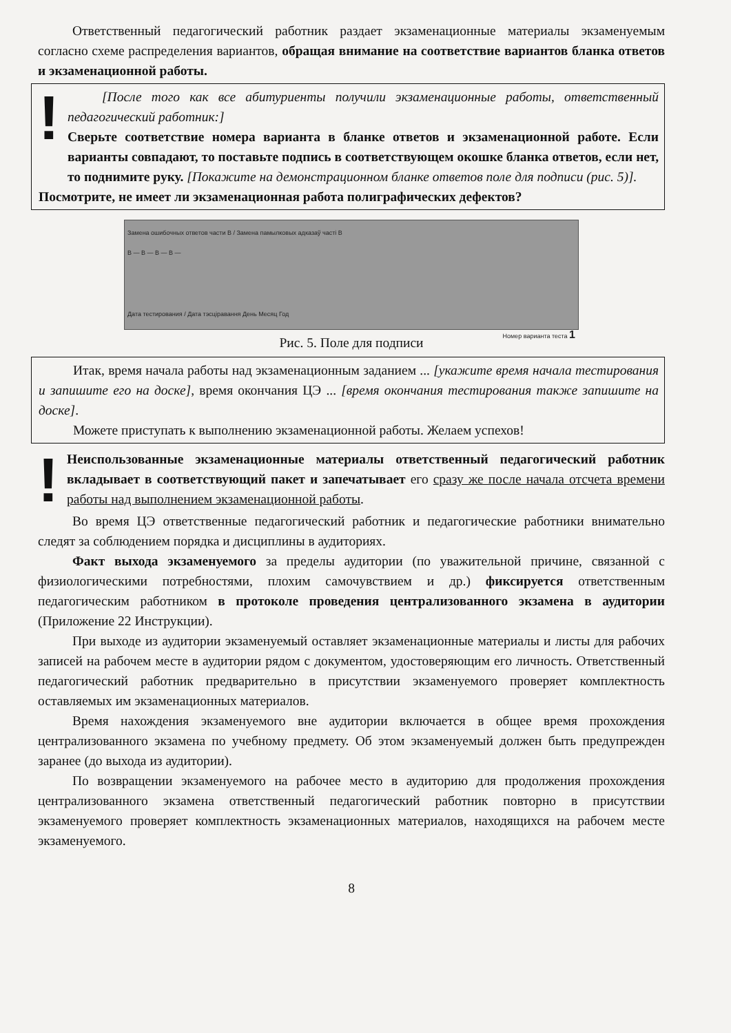Ответственный педагогический работник раздает экзаменационные материалы экзаменуемым согласно схеме распределения вариантов, обращая внимание на соответствие вариантов бланка ответов и экзаменационной работы.
!
[После того как все абитуриенты получили экзаменационные работы, ответственный педагогический работник:]
Сверьте соответствие номера варианта в бланке ответов и экзаменационной работе. Если варианты совпадают, то поставьте подпись в соответствующем окошке бланка ответов, если нет, то поднимите руку. [Покажите на демонстрационном бланке ответов поле для подписи (рис. 5)].
Посмотрите, не имеет ли экзаменационная работа полиграфических дефектов?
Замена ошибочных ответов части В / Замена памылковых адказаў частi В
В — В — В — В —
Дата тестирования / Дата тэсціравання День Месяц Год
Номер варианта теста 1
Рис. 5. Поле для подписи
Итак, время начала работы над экзаменационным заданием ... [укажите время начала тестирования и запишите его на доске], время окончания ЦЭ ... [время окончания тестирования также запишите на доске].
Можете приступать к выполнению экзаменационной работы. Желаем успехов!
!
Неиспользованные экзаменационные материалы ответственный педагогический работник вкладывает в соответствующий пакет и запечатывает его сразу же после начала отсчета времени работы над выполнением экзаменационной работы.
Во время ЦЭ ответственные педагогический работник и педагогические работники внимательно следят за соблюдением порядка и дисциплины в аудиториях.
Факт выхода экзаменуемого за пределы аудитории (по уважительной причине, связанной с физиологическими потребностями, плохим самочувствием и др.) фиксируется ответственным педагогическим работником в протоколе проведения централизованного экзамена в аудитории (Приложение 22 Инструкции).
При выходе из аудитории экзаменуемый оставляет экзаменационные материалы и листы для рабочих записей на рабочем месте в аудитории рядом с документом, удостоверяющим его личность. Ответственный педагогический работник предварительно в присутствии экзаменуемого проверяет комплектность оставляемых им экзаменационных материалов.
Время нахождения экзаменуемого вне аудитории включается в общее время прохождения централизованного экзамена по учебному предмету. Об этом экзаменуемый должен быть предупрежден заранее (до выхода из аудитории).
По возвращении экзаменуемого на рабочее место в аудиторию для продолжения прохождения централизованного экзамена ответственный педагогический работник повторно в присутствии экзаменуемого проверяет комплектность экзаменационных материалов, находящихся на рабочем месте экзаменуемого.
8